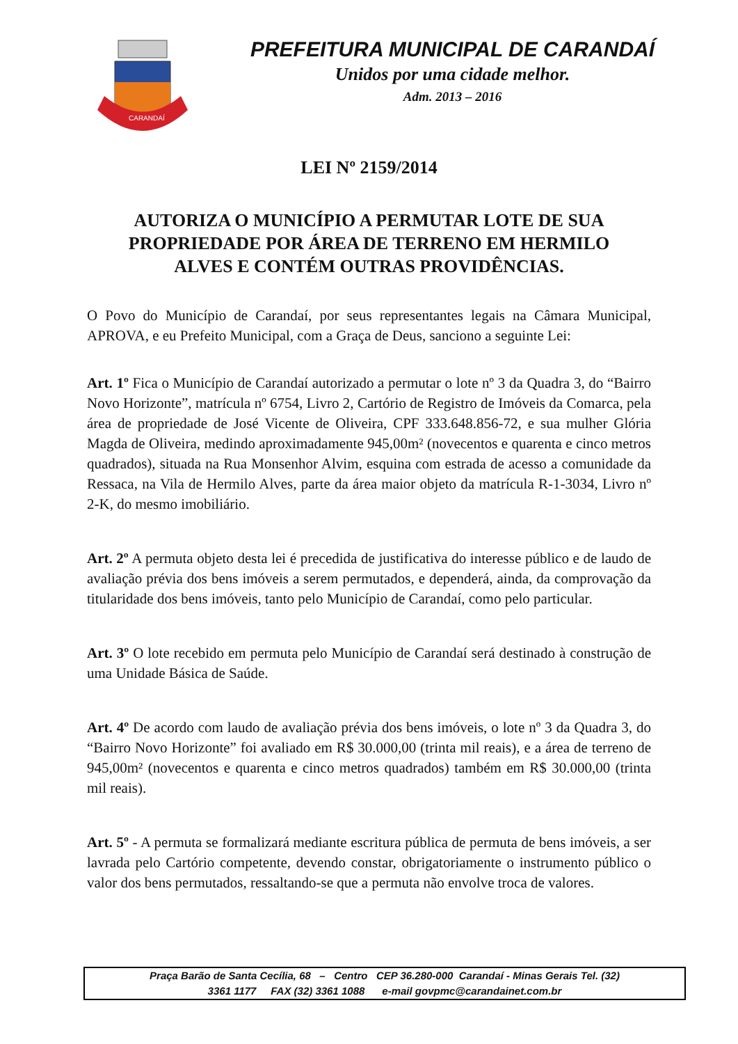CARANDAÍ
PREFEITURA MUNICIPAL DE CARANDAÍ
Unidos por uma cidade melhor.
Adm. 2013 – 2016
LEI Nº 2159/2014
AUTORIZA O MUNICÍPIO A PERMUTAR LOTE DE SUA PROPRIEDADE POR ÁREA DE TERRENO EM HERMILO ALVES E CONTÉM OUTRAS PROVIDÊNCIAS.
O Povo do Município de Carandaí, por seus representantes legais na Câmara Municipal, APROVA, e eu Prefeito Municipal, com a Graça de Deus, sanciono a seguinte Lei:
Art. 1º Fica o Município de Carandaí autorizado a permutar o lote nº 3 da Quadra 3, do “Bairro Novo Horizonte”, matrícula nº 6754, Livro 2, Cartório de Registro de Imóveis da Comarca, pela área de propriedade de José Vicente de Oliveira, CPF 333.648.856-72, e sua mulher Glória Magda de Oliveira, medindo aproximadamente 945,00m² (novecentos e quarenta e cinco metros quadrados), situada na Rua Monsenhor Alvim, esquina com estrada de acesso a comunidade da Ressaca, na Vila de Hermilo Alves, parte da área maior objeto da matrícula R-1-3034, Livro nº 2-K, do mesmo imobiliário.
Art. 2º A permuta objeto desta lei é precedida de justificativa do interesse público e de laudo de avaliação prévia dos bens imóveis a serem permutados, e dependerá, ainda, da comprovação da titularidade dos bens imóveis, tanto pelo Município de Carandaí, como pelo particular.
Art. 3º O lote recebido em permuta pelo Município de Carandaí será destinado à construção de uma Unidade Básica de Saúde.
Art. 4º De acordo com laudo de avaliação prévia dos bens imóveis, o lote nº 3 da Quadra 3, do “Bairro Novo Horizonte” foi avaliado em R$ 30.000,00 (trinta mil reais), e a área de terreno de 945,00m² (novecentos e quarenta e cinco metros quadrados) também em R$ 30.000,00 (trinta mil reais).
Art. 5º - A permuta se formalizará mediante escritura pública de permuta de bens imóveis, a ser lavrada pelo Cartório competente, devendo constar, obrigatoriamente o instrumento público o valor dos bens permutados, ressaltando-se que a permuta não envolve troca de valores.
Praça Barão de Santa Cecília, 68 – Centro CEP 36.280-000 Carandaí - Minas Gerais Tel. (32)
3361 1177 FAX (32) 3361 1088 e-mail govpmc@carandainet.com.br